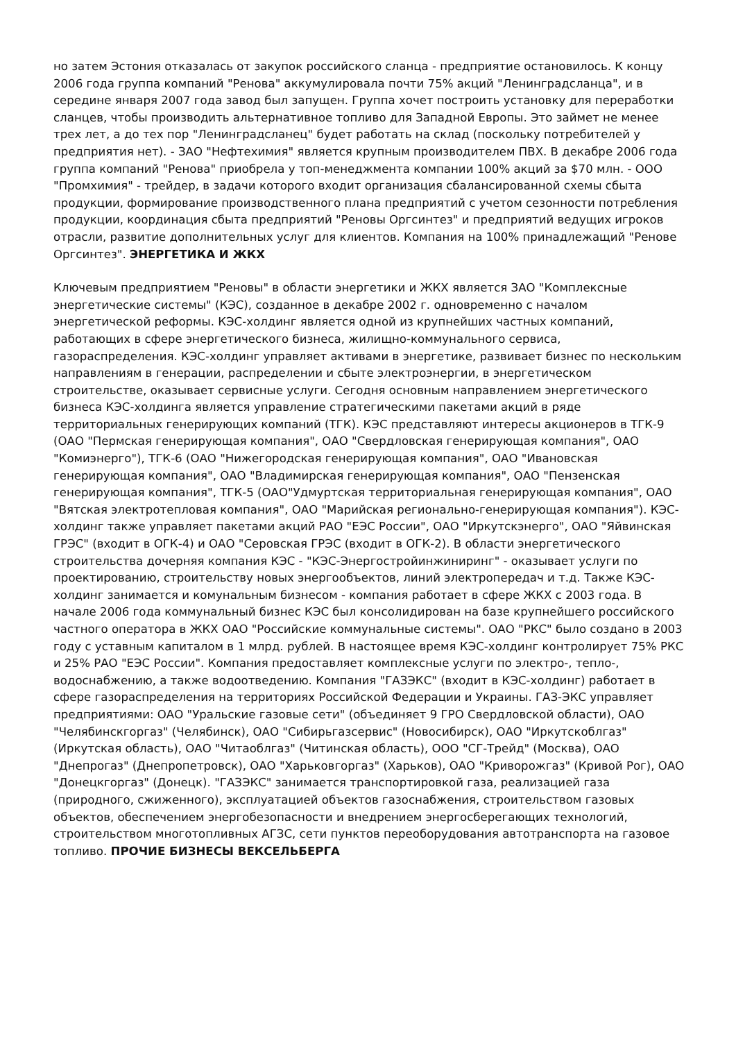но затем Эстония отказалась от закупок российского сланца - предприятие остановилось. К концу 2006 года группа компаний "Ренова" аккумулировала почти 75% акций "Ленинградсланца", и в середине января 2007 года завод был запущен. Группа хочет построить установку для переработки сланцев, чтобы производить альтернативное топливо для Западной Европы. Это займет не менее трех лет, а до тех пор "Ленинградсланец" будет работать на склад (поскольку потребителей у предприятия нет). - ЗАО "Нефтехимия" является крупным производителем ПВХ. В декабре 2006 года группа компаний "Ренова" приобрела у топ-менеджмента компании 100% акций за $70 млн. - ООО "Промхимия" - трейдер, в задачи которого входит организация сбалансированной схемы сбыта продукции, формирование производственного плана предприятий с учетом сезонности потребления продукции, координация сбыта предприятий "Реновы Оргсинтез" и предприятий ведущих игроков отрасли, развитие дополнительных услуг для клиентов. Компания на 100% принадлежащий "Ренове Оргсинтез". ЭНЕРГЕТИКА И ЖКХ
Ключевым предприятием "Реновы" в области энергетики и ЖКХ является ЗАО "Комплексные энергетические системы" (КЭС), созданное в декабре 2002 г. одновременно с началом энергетической реформы. КЭС-холдинг является одной из крупнейших частных компаний, работающих в сфере энергетического бизнеса, жилищно-коммунального сервиса, газораспределения. КЭС-холдинг управляет активами в энергетике, развивает бизнес по нескольким направлениям в генерации, распределении и сбыте электроэнергии, в энергетическом строительстве, оказывает сервисные услуги. Сегодня основным направлением энергетического бизнеса КЭС-холдинга является управление стратегическими пакетами акций в ряде территориальных генерирующих компаний (ТГК). КЭС представляют интересы акционеров в ТГК-9 (ОАО "Пермская генерирующая компания", ОАО "Свердловская генерирующая компания", ОАО "Комиэнерго"), ТГК-6 (ОАО "Нижегородская генерирующая компания", ОАО "Ивановская генерирующая компания", ОАО "Владимирская генерирующая компания", ОАО "Пензенская генерирующая компания", ТГК-5 (ОАО"Удмуртская территориальная генерирующая компания", ОАО "Вятская электротепловая компания", ОАО "Марийская регионально-генерирующая компания"). КЭС-холдинг также управляет пакетами акций РАО "ЕЭС России", ОАО "Иркутскэнерго", ОАО "Яйвинская ГРЭС" (входит в ОГК-4) и ОАО "Серовская ГРЭС (входит в ОГК-2). В области энергетического строительства дочерняя компания КЭС - "КЭС-Энергостройинжиниринг" - оказывает услуги по проектированию, строительству новых энергообъектов, линий электропередач и т.д. Также КЭС-холдинг занимается и комунальным бизнесом - компания работает в сфере ЖКХ с 2003 года. В начале 2006 года коммунальный бизнес КЭС был консолидирован на базе крупнейшего российского частного оператора в ЖКХ ОАО "Российские коммунальные системы". ОАО "РКС" было создано в 2003 году с уставным капиталом в 1 млрд. рублей. В настоящее время КЭС-холдинг контролирует 75% РКС и 25% РАО "ЕЭС России". Компания предоставляет комплексные услуги по электро-, тепло-, водоснабжению, а также водоотведению. Компания "ГАЗЭКС" (входит в КЭС-холдинг) работает в сфере газораспределения на территориях Российской Федерации и Украины. ГАЗ-ЭКС управляет предприятиями: ОАО "Уральские газовые сети" (объединяет 9 ГРО Свердловской области), ОАО "Челябинскгоргаз" (Челябинск), ОАО "Сибирьгазсервис" (Новосибирск), ОАО "Иркутскоблгаз" (Иркутская область), ОАО "Читаоблгаз" (Читинская область), ООО "СГ-Трейд" (Москва), ОАО "Днепрогаз" (Днепропетровск), ОАО "Харьковгоргаз" (Харьков), ОАО "Криворожгаз" (Кривой Рог), ОАО "Донецкгоргаз" (Донецк). "ГАЗЭКС" занимается транспортировкой газа, реализацией газа (природного, сжиженного), эксплуатацией объектов газоснабжения, строительством газовых объектов, обеспечением энергобезопасности и внедрением энергосберегающих технологий, строительством многотопливных АГЗС, сети пунктов переоборудования автотранспорта на газовое топливо. ПРОЧИЕ БИЗНЕСЫ ВЕКСЕЛЬБЕРГА